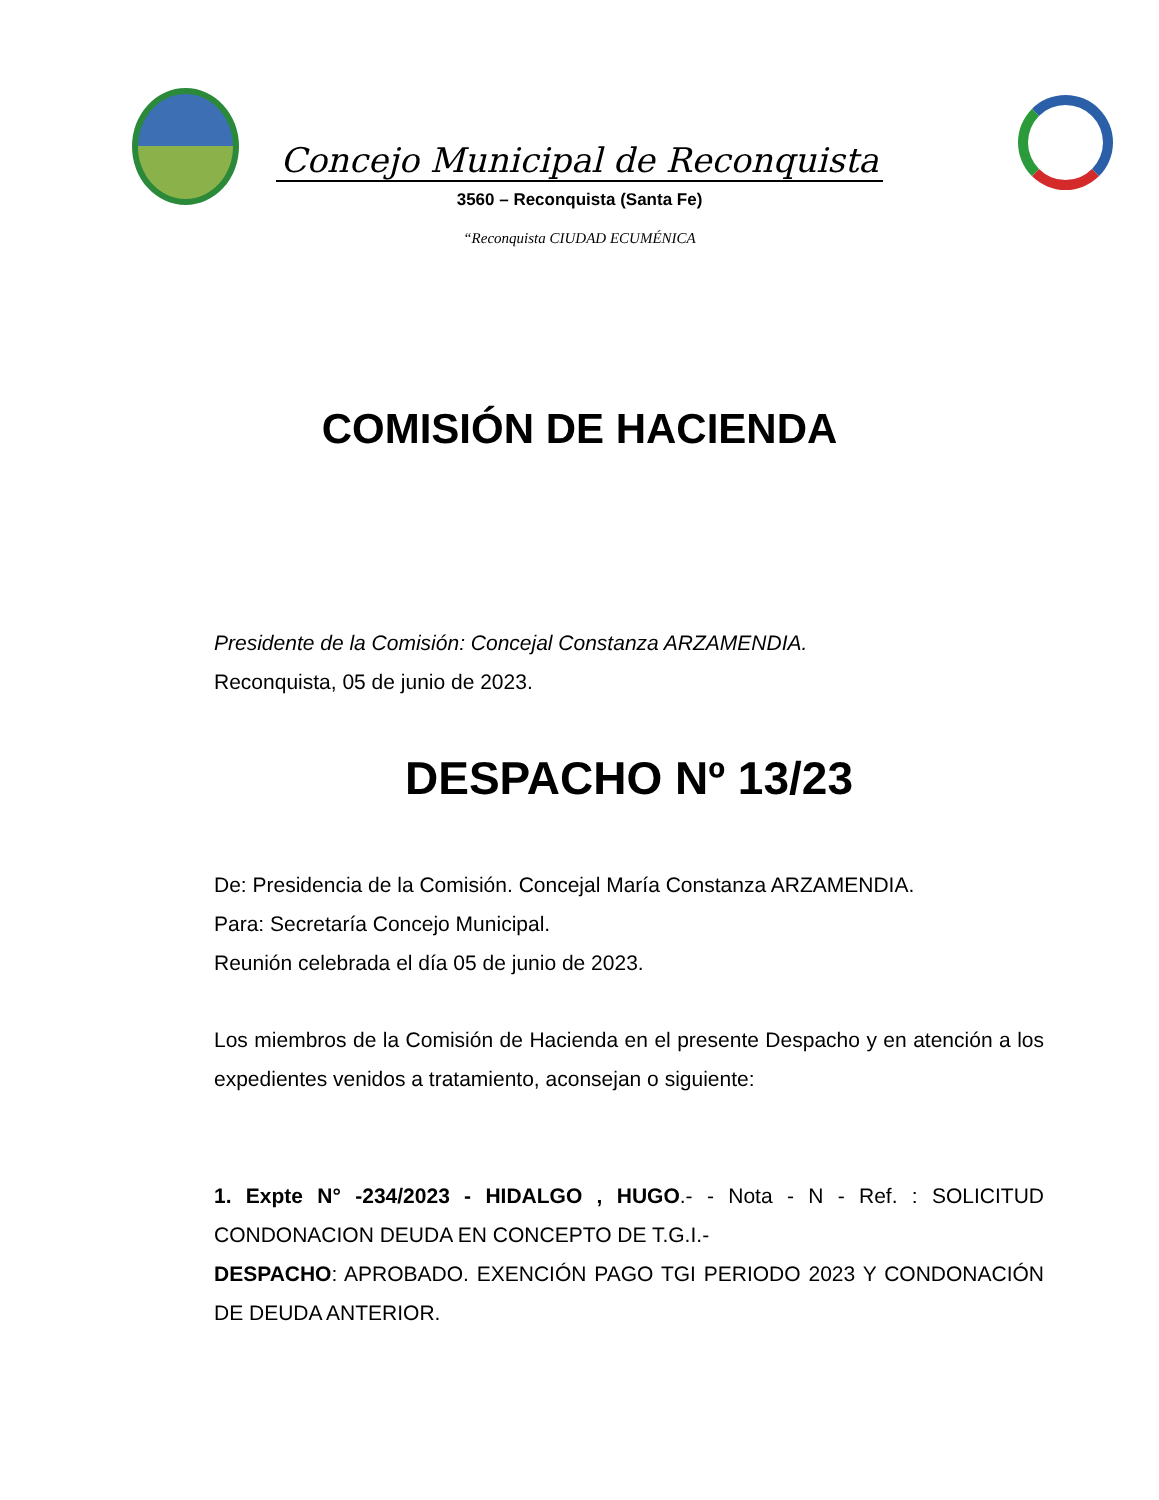Concejo Municipal de Reconquista
3560 – Reconquista (Santa Fe)
“Reconquista CIUDAD ECUMÉNICA
COMISIÓN DE HACIENDA
Presidente de la Comisión: Concejal Constanza ARZAMENDIA.
Reconquista, 05 de junio de 2023.
DESPACHO Nº 13/23
De: Presidencia de la Comisión. Concejal María Constanza ARZAMENDIA.
Para: Secretaría Concejo Municipal.
Reunión celebrada el día 05 de junio de 2023.
Los miembros de la Comisión de Hacienda en el presente Despacho y en atención a los expedientes venidos a tratamiento, aconsejan o siguiente:
1. Expte N° -234/2023 - HIDALGO , HUGO.- - Nota - N - Ref. : SOLICITUD CONDONACION DEUDA EN CONCEPTO DE T.G.I.-
DESPACHO: APROBADO. EXENCIÓN PAGO TGI PERIODO 2023 Y CONDONACIÓN DE DEUDA ANTERIOR.